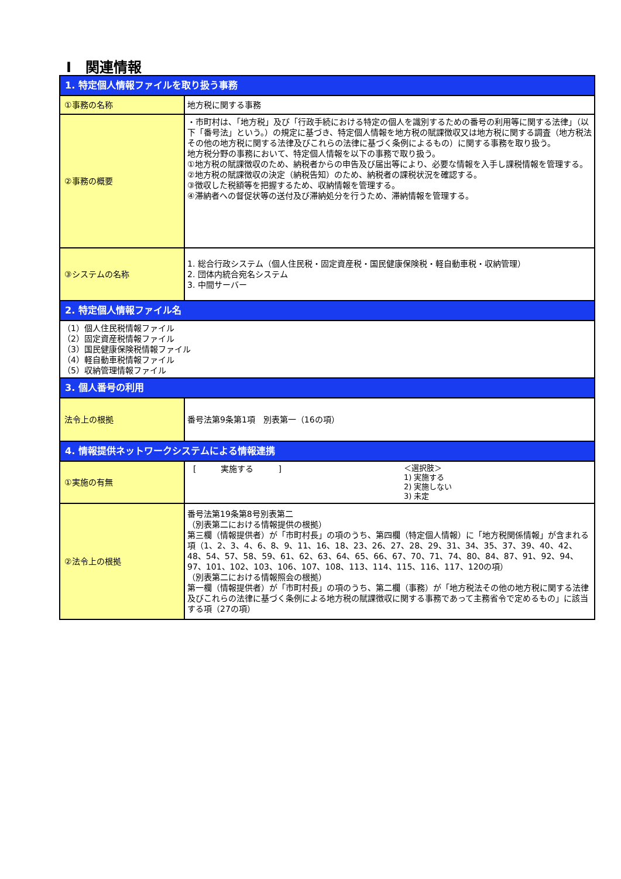Ⅰ　関連情報
| 1. 特定個人情報ファイルを取り扱う事務 | |
| ①事務の名称 | 地方税に関する事務 |
| ②事務の概要 | ・市町村は、「地方税」及び「行政手続における特定の個人を識別するための番号の利用等に関する法律」（以下「番号法」という。）の規定に基づき、特定個人情報を地方税の賦課徴収又は地方税に関する調査（地方税法その他の地方税に関する法律及びこれらの法律に基づく条例によるもの）に関する事務を取り扱う。 地方税分野の事務において、特定個人情報を以下の事務で取り扱う。 ①地方税の賦課徴収のため、納税者からの申告及び届出等により、必要な情報を入手し課税情報を管理する。 ②地方税の賦課徴収の決定（納税告知）のため、納税者の課税状況を確認する。 ③徴収した税額等を把握するため、収納情報を管理する。 ④滞納者への督促状等の送付及び滞納処分を行うため、滞納情報を管理する。 |
| ③システムの名称 | 1. 総合行政システム（個人住民税・固定資産税・国民健康保険税・軽自動車税・収納管理） 2. 団体内統合宛名システム 3. 中間サーバー |
| 2. 特定個人情報ファイル名 | |
| （1）個人住民税情報ファイル （2）固定資産税情報ファイル （3）国民健康保険税情報ファイル （4）軽自動車税情報ファイル （5）収納管理情報ファイル | |
| 3. 個人番号の利用 | |
| 法令上の根拠 | 番号法第9条第1項 別表第一（16の項） |
| 4. 情報提供ネットワークシステムによる情報連携 | |
| ①実施の有無 | [ 実施する ] ＜選択肢＞ 1) 実施する 2) 実施しない 3) 未定 |
| ②法令上の根拠 | 番号法第19条第8号別表第二 （別表第二における情報提供の根拠） 第三欄（情報提供者）が「市町村長」の項のうち、第四欄（特定個人情報）に「地方税関係情報」が含まれる項（1、2、3、4、6、8、9、11、16、18、23、26、27、28、29、31、34、35、37、39、40、42、48、54、57、58、59、61、62、63、64、65、66、67、70、71、74、80、84、87、91、92、94、97、101、102、103、106、107、108、113、114、115、116、117、120の項） （別表第二における情報照会の根拠） 第一欄（情報提供者）が「市町村長」の項のうち、第二欄（事務）が「地方税法その他の地方税に関する法律及びこれらの法律に基づく条例による地方税の賦課徴収に関する事務であって主務省令で定めるもの」に該当する項（27の項） |